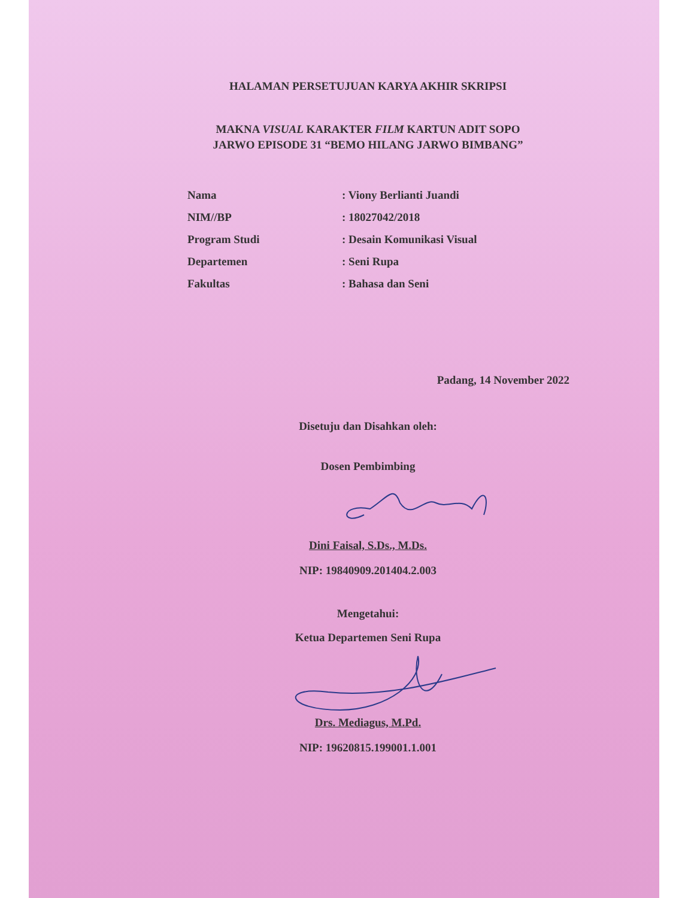HALAMAN PERSETUJUAN KARYA AKHIR SKRIPSI
MAKNA VISUAL KARAKTER FILM KARTUN ADIT SOPO
JARWO EPISODE 31 “BEMO HILANG JARWO BIMBANG”
| Nama | : Viony Berlianti Juandi |
| NIM//BP | : 18027042/2018 |
| Program Studi | : Desain Komunikasi Visual |
| Departemen | : Seni Rupa |
| Fakultas | : Bahasa dan Seni |
Padang, 14 November 2022
Disetuju dan Disahkan oleh:
Dosen Pembimbing
Dini Faisal, S.Ds., M.Ds.
NIP: 19840909.201404.2.003
Mengetahui:
Ketua Departemen Seni Rupa
Drs. Mediagus, M.Pd.
NIP: 19620815.199001.1.001